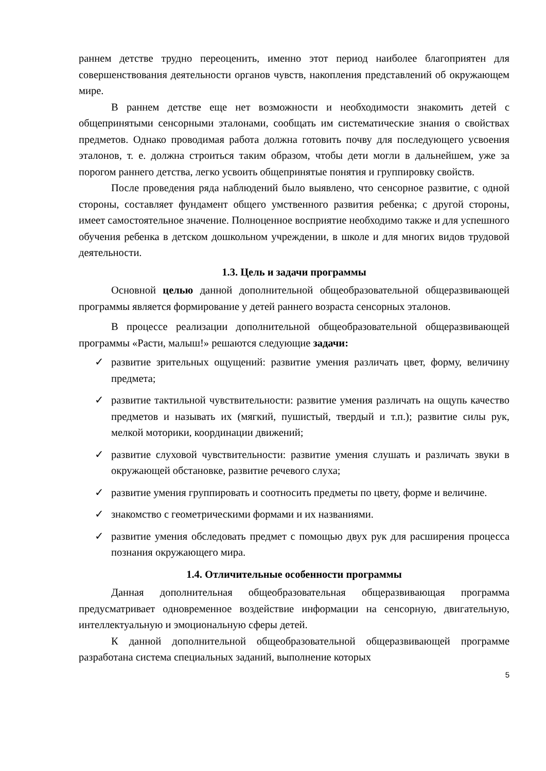раннем детстве трудно переоценить, именно этот период наиболее благоприятен для совершенствования деятельности органов чувств, накопления представлений об окружающем мире.
В раннем детстве еще нет возможности и необходимости знакомить детей с общепринятыми сенсорными эталонами, сообщать им систематические знания о свойствах предметов. Однако проводимая работа должна готовить почву для последующего усвоения эталонов, т. е. должна строиться таким образом, чтобы дети могли в дальнейшем, уже за порогом раннего детства, легко усвоить общепринятые понятия и группировку свойств.
После проведения ряда наблюдений было выявлено, что сенсорное развитие, с одной стороны, составляет фундамент общего умственного развития ребенка; с другой стороны, имеет самостоятельное значение. Полноценное восприятие необходимо также и для успешного обучения ребенка в детском дошкольном учреждении, в школе и для многих видов трудовой деятельности.
1.3. Цель и задачи программы
Основной целью данной дополнительной общеобразовательной общеразвивающей программы является формирование у детей раннего возраста сенсорных эталонов.
В процессе реализации дополнительной общеобразовательной общеразвивающей программы «Расти, малыш!» решаются следующие задачи:
✓ развитие зрительных ощущений: развитие умения различать цвет, форму, величину предмета;
✓ развитие тактильной чувствительности: развитие умения различать на ощупь качество предметов и называть их (мягкий, пушистый, твердый и т.п.); развитие силы рук, мелкой моторики, координации движений;
✓ развитие слуховой чувствительности: развитие умения слушать и различать звуки в окружающей обстановке, развитие речевого слуха;
✓ развитие умения группировать и соотносить предметы по цвету, форме и величине.
✓ знакомство с геометрическими формами и их названиями.
✓ развитие умения обследовать предмет с помощью двух рук для расширения процесса познания окружающего мира.
1.4. Отличительные особенности программы
Данная дополнительная общеобразовательная общеразвивающая программа предусматривает одновременное воздействие информации на сенсорную, двигательную, интеллектуальную и эмоциональную сферы детей.
К данной дополнительной общеобразовательной общеразвивающей программе разработана система специальных заданий, выполнение которых
5